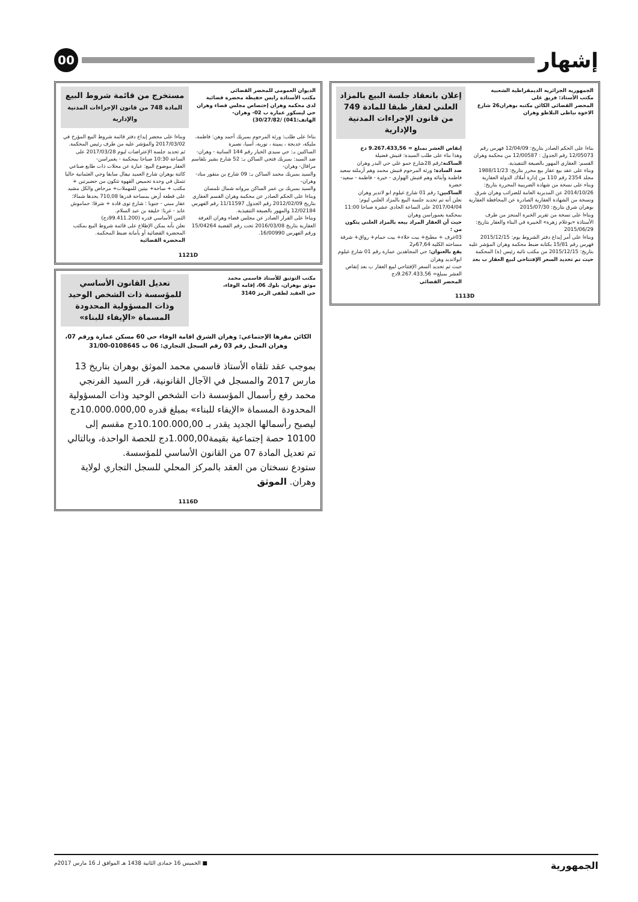إشهار
00
الجمهورية الجزائرية الديمقراطية الشعبية
مكتب الأستاذ: فريق علي
المحضر القضائي الكائن مكتبه بوهران26 شارع الاخوة نياطي البلاطو وهران
إعلان بانعقاد جلسة البيع بالمزاد العلني لعقار طبقا للمادة 749 من قانون الإجراءات المدنية والإدارية
بناءا على الحكم الصادر بتاريخ: 12/04/09 فهرس رقم 12/05073 رقم الجدول : 12/00587 من محكمة وهران القسم: العقاري المهور بالصيغة التنفيذية.
وبناء على عقد بيع عقار بيع محرر بتاريخ: 1988/11/23 مجلد 2354 رقم 110 من إدارة أملاك الدولة العقارية
وبناء على نسخة من شهادة الضريبية المحررة بتاريخ: 2014/10/26 عن المديرية العامة للضرائب وهران شرق.
ونسخة من الشهادة العقارية الصادرة عن المحافظة العقارية بوهران شرق بتاريخ: 2015/07/30
وبناءا على نسخة من تقرير الخبرة المنجز من طرف الأستاذة «بوعلام زهرة» الخبيرة في البناء والعقار بتاريخ: 2015/06/29
وبناءا على أمر إيداع دفتر الشروط يوم: 2015/12/15 فهرس رقم 15/81 بكتابة ضبط محكمة وهران المؤشر عليه بتاريخ: 2015/12/15 من مكتب نائبة رئيس (ة) المحكمة
حيث تم تحديد السعر الإفتتاحي لبيع العقار ب بعد
إنقاص العشر بمبلغ = 9.267.433,56 دج
وهذا بناء على طلب السيدة: قنيش فضيلة
الساكنة: رقم 28شارع حمو علي حي البدر وهران
ضد السادة: ورثة المرحوم قنيش محمد وهم أرملته سعيد فاطمة وأبنائه وهم قنيش الهواري - خيرة - فاطمة - سعيد- خضرة
الساكنين: رقم 01 شارع غيلوم ابو لاندير وهران
نعلن أنه تم تحديد جلسة البيع بالمزاد العلني ليوم: 2017/04/04 على الساعة الحادي عشرة صباحا 11:00 بمحكمة يغموراسن وهران
حيث أن العقار المراد بيعه بالمزاد العلني يتكون من :
03غرف + مطبخ+ بيت خلاء+ بيت حمام+ رواق+ شرفة مساحته الكلية 67,64م2
يقع بالعنوان: حي المجاهدين عمارة رقم 01 شارع غيلوم ابولانديد وهران
حيث تم تحديد السعر الإفتتاحي لبيع العقار ب بعد إنقاص العشر بمبلغ= 9.267.433,56دج
المحضر القضائي
1113D
الديوان العمومي للمحضر القضائي
مكتب الأستاذة رايس حفيظة محضرة قضائية لدى محكمة وهران إختصاص مجلس قضاء وهران
حي ليسكور عمارة ب 02- وهران-
الهاتف:041) /30/27/82)
مستخرج من قائمة شروط البيع
المادة 748 من قانون الإجراءات المدنية والإدارية
بناءا على طلب: ورثة المرحوم بمبريك أحمد وهن: فاطمة، مليكة، خديجة ، يمينة ، نورية، أسيا، نصيرة
الساكنين بـ: حي سيدي الخيار رقم 144 السانية - وهران-
ضد السيد: بمبريك فتحي الساكن بـ: 52 شارع بشير بلقاسم مرافال- وهران-
والسيد بمبريك محمد الساكن بـ: 09 شارع بن منقور مناد- وهران-
والسيد بمبريك بن عمر الساكن بيروانه شمال تلمسان
وبناءا على الحكم الصادر عن محكمة وهران القسم العقاري بتاريخ 2012/02/09 رقم الجدول 11/11597 رقم الفهرس 12/02184 والمهور بالصيغة التنفيذية.
وبناءا على القرار الصادر عن مجلس قضاء وهران الغرفة العقارية بتاريخ 2016/03/08 تحت رقم القضية 15/04264 ورقم الفهرس 16/00990.
وبناءا على محضر إيداع دفتر قائمة شروط البيع المؤرخ في 2017/03/02 والمؤشر عليه من طرف رئيس المحكمة.
ثم تحديد جلسة الإعتراضات ليوم 2017/03/28 على الساعة 10:30 صباحا بمحكمة - يغمراسن-
العقار موضوع البيع: عبارة عن محلات ذات طابع صناعي كائنة بوهران شارع العميد نيفال سابقا وحي العثمانية حاليا تتمثل في وحدة تحميص القهوة تتكون من حضيرتين + مكتب + ساحة+ بيتين للمهملات+ مرحاض والكل مشيد على قطعة أرض بمساحة قدرها 710,08 يحدها شمالا: عقار مبني - جنوبا : شارع توى قادة + شرقا: حماموش عابد - غربا: خليفة بن عبد السلام.
الثمن الأساسي قدره (99.411.200دج)
نعلن بأنه يمكن الإطلاع على قائمة شروط البيع بمكتب المحضرة القضائية أو بأمانة ضبط المحكمة.
المحضرة القضائية
1121D
مكتب التوثيق للأستاذ قاسمي محمد
موثق بوهران، بلوك 06، إقامة الوفاء،
حي العقيد لطفي الرمز 3140
تعديل القانون الأساسي للمؤسسة ذات الشخص الوحيد وذات المسؤولية المحدودة المسماة «الإيفاء للبناء»
الكائن مقرها الإجتماعي: وهران الشرق اقامة الوفاء حي 60 مسكن عمارة ورقم 07، وهران المحل رقم 03 رقم السجل التجاري: 06 ب 0108645-31/00
بموجب عقد تلقاه الأستاذ قاسمي محمد الموثق بوهران بتاريخ 13 مارس 2017 والمسجل في الآجال القانونية، قرر السيد الفرنجي محمد رفع رأسمال المؤسسة ذات الشخص الوحيد وذات المسؤولية المحدودة المسماة «الإيفاء للبناء» بمبلغ قدره 10.000.000,00دج ليصبح رأسمالها الجديد يقدر بـ 10.100.000,00دج مقسم إلى 10100 حصة إجتماعية بقيمة1.000,00دج للحصة الواحدة، وبالتالي تم تعديل المادة 07 من القانون الأساسي للمؤسسة.
ستودع نسختان من العقد بالمركز المحلي للسجل التجاري لولاية وهران. الموثق
1116D
الجمهورية ■ الخميس 16 جمادى الثانية 1438 هـ الموافق لـ 16 مارس 2017م